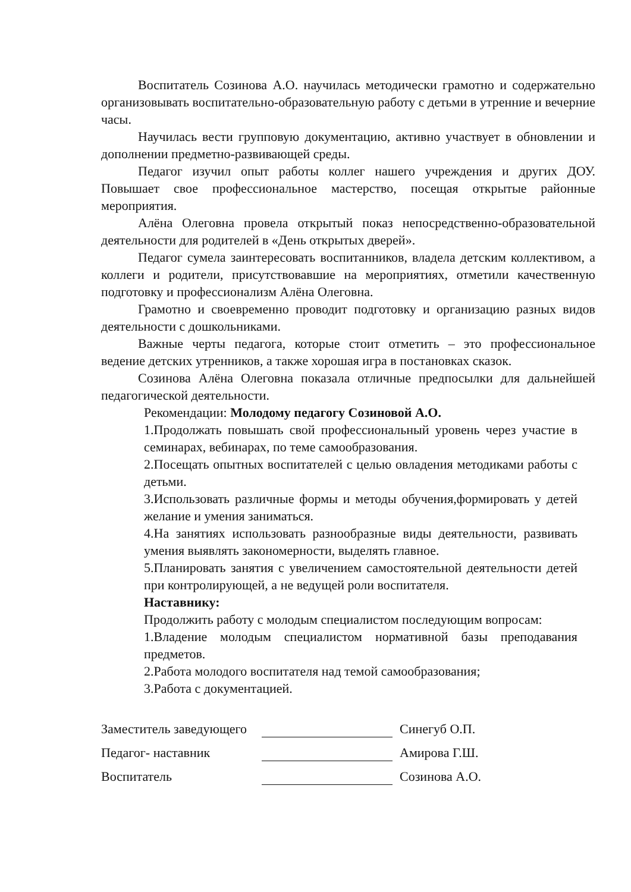Воспитатель Созинова А.О. научилась методически грамотно и содержательно организовывать воспитательно-образовательную работу с детьми в утренние и вечерние часы.
Научилась вести групповую документацию, активно участвует в обновлении и дополнении предметно-развивающей среды.
Педагог изучил опыт работы коллег нашего учреждения и других ДОУ. Повышает свое профессиональное мастерство, посещая открытые районные мероприятия.
Алёна Олеговна провела открытый показ непосредственно-образовательной деятельности для родителей в «День открытых дверей».
Педагог сумела заинтересовать воспитанников, владела детским коллективом, а коллеги и родители, присутствовавшие на мероприятиях, отметили качественную подготовку и профессионализм Алёна Олеговна.
Грамотно и своевременно проводит подготовку и организацию разных видов деятельности с дошкольниками.
Важные черты педагога, которые стоит отметить – это профессиональное ведение детских утренников, а также хорошая игра в постановках сказок.
Созинова Алёна Олеговна показала отличные предпосылки для дальнейшей педагогической деятельности.
Рекомендации: Молодому педагогу Созиновой А.О.
1.Продолжать повышать свой профессиональный уровень через участие в семинарах, вебинарах, по теме самообразования.
2.Посещать опытных воспитателей с целью овладения методиками работы с детьми.
3.Использовать различные формы и методы обучения,формировать у детей желание и умения заниматься.
4.На занятиях использовать разнообразные виды деятельности, развивать умения выявлять закономерности, выделять главное.
5.Планировать занятия с увеличением самостоятельной деятельности детей при контролирующей, а не ведущей роли воспитателя.
Наставнику:
Продолжить работу с молодым специалистом последующим вопросам:
1.Владение молодым специалистом нормативной базы преподавания предметов.
2.Работа молодого воспитателя над темой самообразования;
3.Работа с документацией.
Заместитель заведующего Синегуб О.П.
Педагог- наставник Амирова Г.Ш.
Воспитатель Созинова А.О.